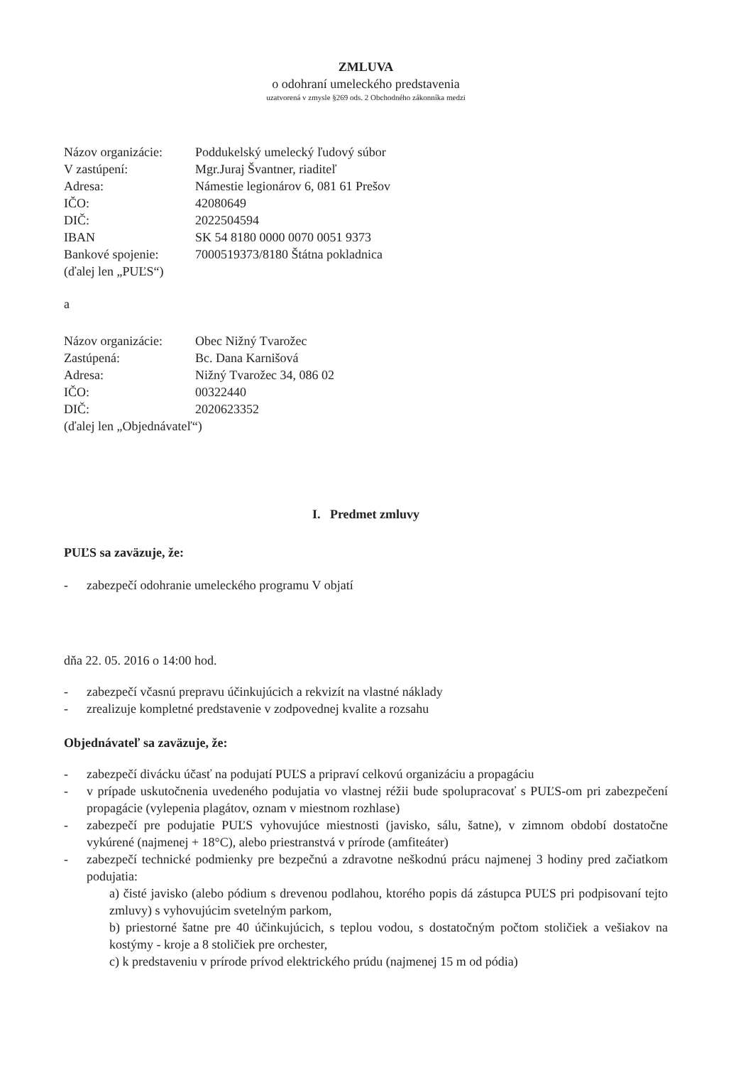ZMLUVA
o odohraní umeleckého predstavenia
uzatvorená v zmysle §269 ods. 2 Obchodného zákonníka medzi
Názov organizácie: Poddukelský umelecký ľudový súbor
V zastúpení: Mgr.Juraj Švantner, riaditeľ
Adresa: Námestie legionárov 6, 081 61 Prešov
IČO: 42080649
DIČ: 2022504594
IBAN SK 54 8180 0000 0070 0051 9373
Bankové spojenie: 7000519373/8180 Štátna pokladnica
(ďalej len „PUĽS“)
a
Názov organizácie: Obec Nižný Tvarožec
Zastúpená: Bc. Dana Karnišová
Adresa: Nižný Tvarožec 34, 086 02
IČO: 00322440
DIČ: 2020623352
(ďalej len „Objednávateľ“)
I. Predmet zmluvy
PUĽS sa zaväzuje, že:
- zabezpečí odohranie umeleckého programu V objatí
dňa 22. 05. 2016 o 14:00 hod.
- zabezpečí včasnú prepravu účinkujúcich a rekvizít na vlastné náklady
- zrealizuje kompletné predstavenie v zodpovednej kvalite a rozsahu
Objednávateľ sa zaväzuje, že:
- zabezpečí divácku účasť na podujatí PUĽS a pripraví celkovú organizáciu a propagáciu
- v prípade uskutočnenia uvedeného podujatia vo vlastnej réžii bude spolupracovať s PUĽS-om pri zabezpečení propagácie (vylepenia plagátov, oznam v miestnom rozhlase)
- zabezpečí pre podujatie PUĽS vyhovujúce miestnosti (javisko, sálu, šatne), v zimnom období dostatočne vykúrené (najmenej + 18°C), alebo priestranstvá v prírode (amfiteáter)
- zabezpečí technické podmienky pre bezpečnú a zdravotne neškodnú prácu najmenej 3 hodiny pred začiatkom podujatia:
a) čisté javisko (alebo pódium s drevenou podlahou, ktorého popis dá zástupca PUĽS pri podpisovaní tejto zmluvy) s vyhovujúcim svetelným parkom,
b) priestorné šatne pre 40 účinkujúcich, s teplou vodou, s dostatočným počtom stoličiek a vešiakov na kostýmy - kroje a 8 stoličiek pre orchester,
c) k predstaveniu v prírode prívod elektrického prúdu (najmenej 15 m od pódia)